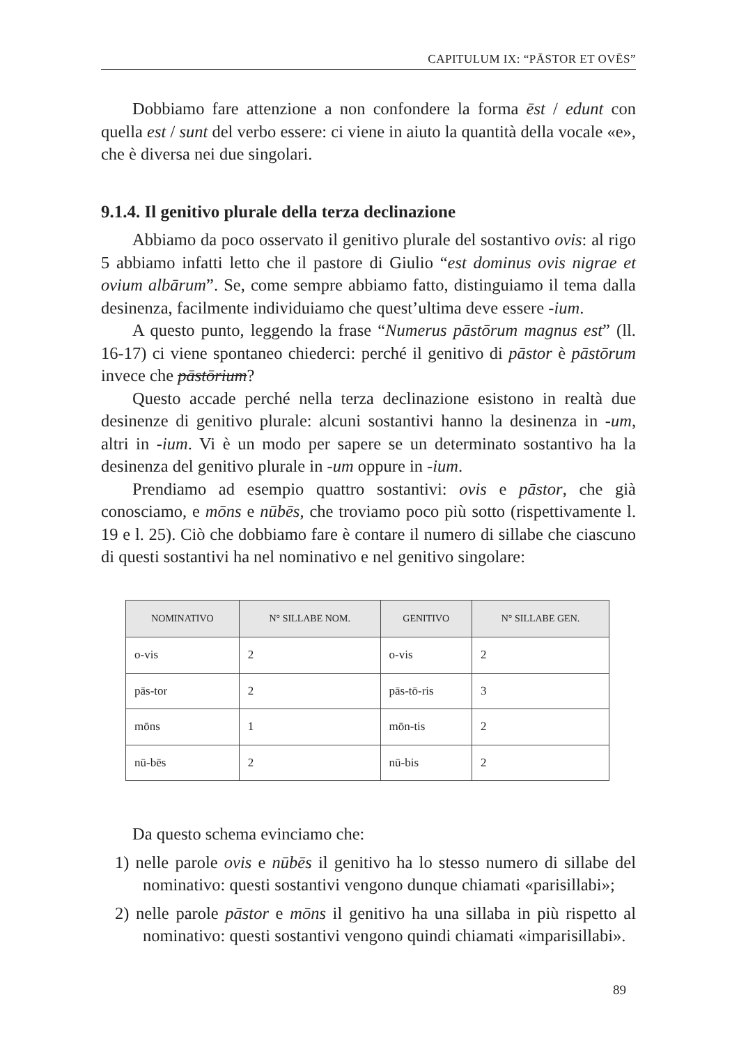CAPITULUM IX: “PĀSTOR ET OVĒS”
Dobbiamo fare attenzione a non confondere la forma ēst / edunt con quella est / sunt del verbo essere: ci viene in aiuto la quantità della vocale «e», che è diversa nei due singolari.
9.1.4. Il genitivo plurale della terza declinazione
Abbiamo da poco osservato il genitivo plurale del sostantivo ovis: al rigo 5 abbiamo infatti letto che il pastore di Giulio “est dominus ovis nigrae et ovium albārum”. Se, come sempre abbiamo fatto, distinguiamo il tema dalla desinenza, facilmente individuiamo che quest’ultima deve essere -ium.
A questo punto, leggendo la frase “Numerus pāstōrum magnus est” (ll. 16-17) ci viene spontaneo chiederci: perché il genitivo di pāstor è pāstōrum invece che pāstōrium?
Questo accade perché nella terza declinazione esistono in realtà due desinenze di genitivo plurale: alcuni sostantivi hanno la desinenza in -um, altri in -ium. Vi è un modo per sapere se un determinato sostantivo ha la desinenza del genitivo plurale in -um oppure in -ium.
Prendiamo ad esempio quattro sostantivi: ovis e pāstor, che già conosciamo, e mōns e nūbēs, che troviamo poco più sotto (rispettivamente l. 19 e l. 25). Ciò che dobbiamo fare è contare il numero di sillabe che ciascuno di questi sostantivi ha nel nominativo e nel genitivo singolare:
| NOMINATIVO | N° SILLABE NOM. | GENITIVO | N° SILLABE GEN. |
| --- | --- | --- | --- |
| o-vis | 2 | o-vis | 2 |
| pās-tor | 2 | pās-tō-ris | 3 |
| mōns | 1 | mōn-tis | 2 |
| nū-bēs | 2 | nū-bis | 2 |
Da questo schema evinciamo che:
1) nelle parole ovis e nūbēs il genitivo ha lo stesso numero di sillabe del nominativo: questi sostantivi vengono dunque chiamati «parisillabi»;
2) nelle parole pāstor e mōns il genitivo ha una sillaba in più rispetto al nominativo: questi sostantivi vengono quindi chiamati «imparisillabi».
89